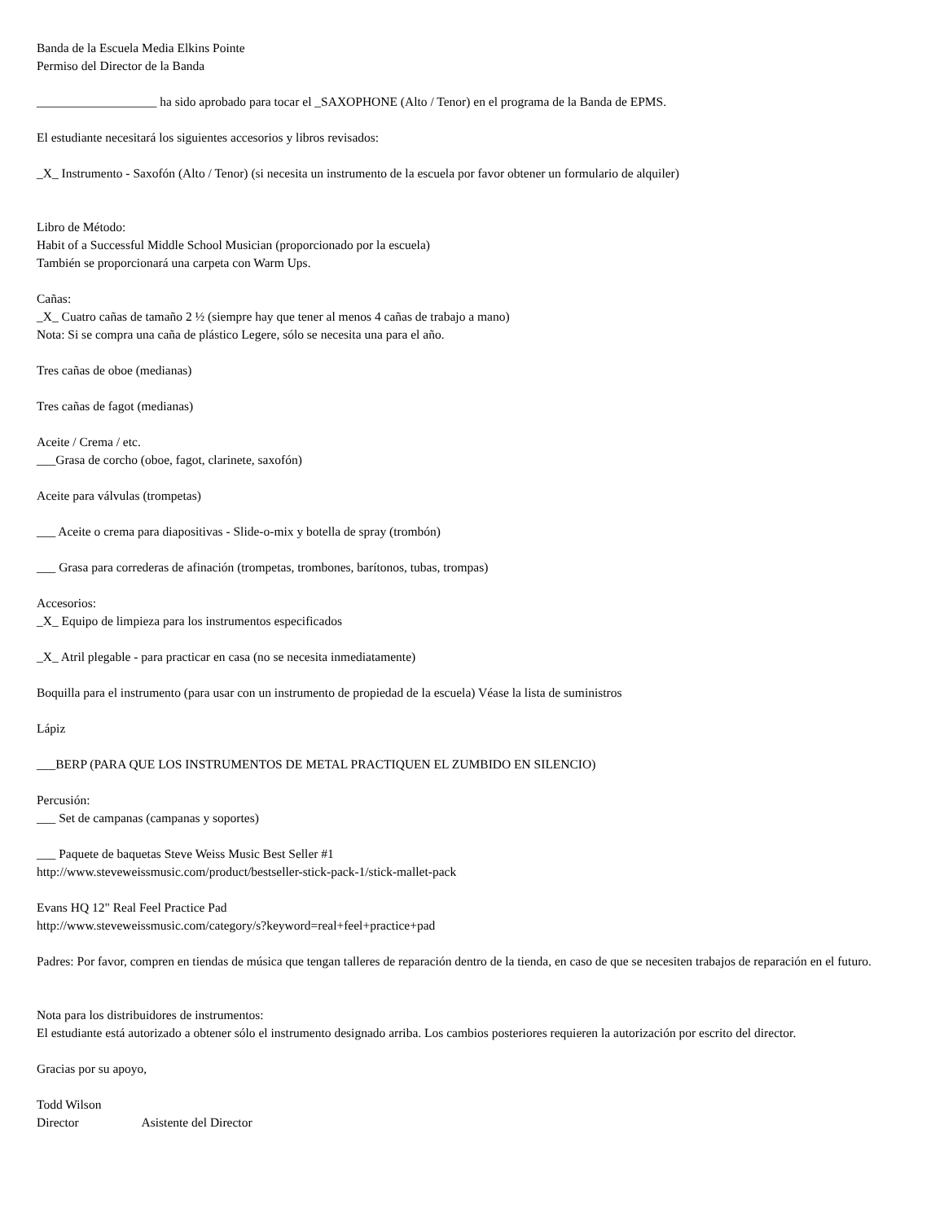Banda de la Escuela Media Elkins Pointe
Permiso del Director de la Banda
___________________ ha sido aprobado para tocar el _SAXOPHONE (Alto / Tenor) en el programa de la Banda de EPMS.
El estudiante necesitará los siguientes accesorios y libros revisados:
_X_ Instrumento - Saxofón (Alto / Tenor) (si necesita un instrumento de la escuela por favor obtener un formulario de alquiler)
Libro de Método:
Habit of a Successful Middle School Musician (proporcionado por la escuela)
También se proporcionará una carpeta con Warm Ups.
Cañas:
_X_ Cuatro cañas de tamaño 2 ½ (siempre hay que tener al menos 4 cañas de trabajo a mano)
Nota: Si se compra una caña de plástico Legere, sólo se necesita una para el año.
Tres cañas de oboe (medianas)
Tres cañas de fagot (medianas)
Aceite / Crema / etc.
___Grasa de corcho (oboe, fagot, clarinete, saxofón)
Aceite para válvulas (trompetas)
___ Aceite o crema para diapositivas - Slide-o-mix y botella de spray (trombón)
___ Grasa para correderas de afinación (trompetas, trombones, barítonos, tubas, trompas)
Accesorios:
_X_ Equipo de limpieza para los instrumentos especificados
_X_ Atril plegable - para practicar en casa (no se necesita inmediatamente)
Boquilla para el instrumento (para usar con un instrumento de propiedad de la escuela) Véase la lista de suministros
Lápiz
___BERP (PARA QUE LOS INSTRUMENTOS DE METAL PRACTIQUEN EL ZUMBIDO EN SILENCIO)
Percusión:
___ Set de campanas (campanas y soportes)
___ Paquete de baquetas Steve Weiss Music Best Seller #1
http://www.steveweissmusic.com/product/bestseller-stick-pack-1/stick-mallet-pack
Evans HQ 12" Real Feel Practice Pad
http://www.steveweissmusic.com/category/s?keyword=real+feel+practice+pad
Padres: Por favor, compren en tiendas de música que tengan talleres de reparación dentro de la tienda, en caso de que se necesiten trabajos de reparación en el futuro.
Nota para los distribuidores de instrumentos:
El estudiante está autorizado a obtener sólo el instrumento designado arriba. Los cambios posteriores requieren la autorización por escrito del director.
Gracias por su apoyo,
Todd Wilson
Director Asistente del Director